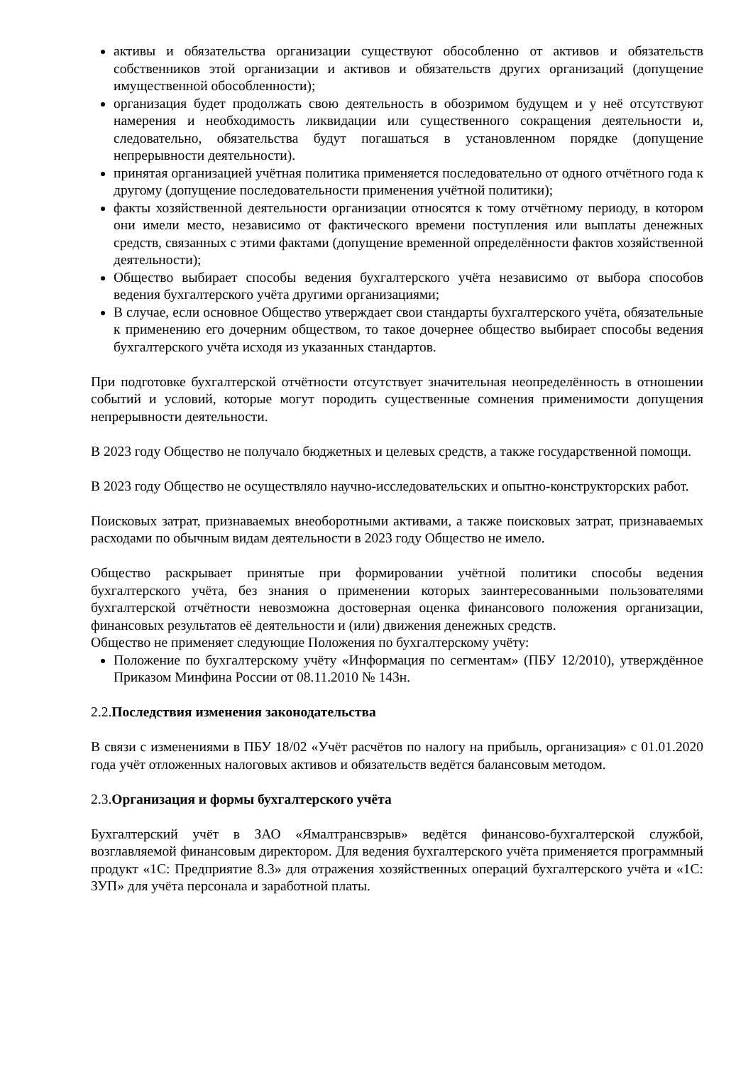активы и обязательства организации существуют обособленно от активов и обязательств собственников этой организации и активов и обязательств других организаций (допущение имущественной обособленности);
организация будет продолжать свою деятельность в обозримом будущем и у неё отсутствуют намерения и необходимость ликвидации или существенного сокращения деятельности и, следовательно, обязательства будут погашаться в установленном порядке (допущение непрерывности деятельности).
принятая организацией учётная политика применяется последовательно от одного отчётного года к другому (допущение последовательности применения учётной политики);
факты хозяйственной деятельности организации относятся к тому отчётному периоду, в котором они имели место, независимо от фактического времени поступления или выплаты денежных средств, связанных с этими фактами (допущение временной определённости фактов хозяйственной деятельности);
Общество выбирает способы ведения бухгалтерского учёта независимо от выбора способов ведения бухгалтерского учёта другими организациями;
В случае, если основное Общество утверждает свои стандарты бухгалтерского учёта, обязательные к применению его дочерним обществом, то такое дочернее общество выбирает способы ведения бухгалтерского учёта исходя из указанных стандартов.
При подготовке бухгалтерской отчётности отсутствует значительная неопределённость в отношении событий и условий, которые могут породить существенные сомнения применимости допущения непрерывности деятельности.
В 2023 году Общество не получало бюджетных и целевых средств, а также государственной помощи.
В 2023 году Общество не осуществляло научно-исследовательских и опытно-конструкторских работ.
Поисковых затрат, признаваемых внеоборотными активами, а также поисковых затрат, признаваемых расходами по обычным видам деятельности в 2023 году Общество не имело.
Общество раскрывает принятые при формировании учётной политики способы ведения бухгалтерского учёта, без знания о применении которых заинтересованными пользователями бухгалтерской отчётности невозможна достоверная оценка финансового положения организации, финансовых результатов её деятельности и (или) движения денежных средств.
Общество не применяет следующие Положения по бухгалтерскому учёту:
Положение по бухгалтерскому учёту «Информация по сегментам» (ПБУ 12/2010), утверждённое Приказом Минфина России от 08.11.2010 № 143н.
2.2.Последствия изменения законодательства
В связи с изменениями в ПБУ 18/02 «Учёт расчётов по налогу на прибыль, организация» с 01.01.2020 года учёт отложенных налоговых активов и обязательств ведётся балансовым методом.
2.3.Организация и формы бухгалтерского учёта
Бухгалтерский учёт в ЗАО «Ямалтрансвзрыв» ведётся финансово-бухгалтерской службой, возглавляемой финансовым директором. Для ведения бухгалтерского учёта применяется программный продукт «1С: Предприятие 8.3» для отражения хозяйственных операций бухгалтерского учёта и «1С: ЗУП» для учёта персонала и заработной платы.